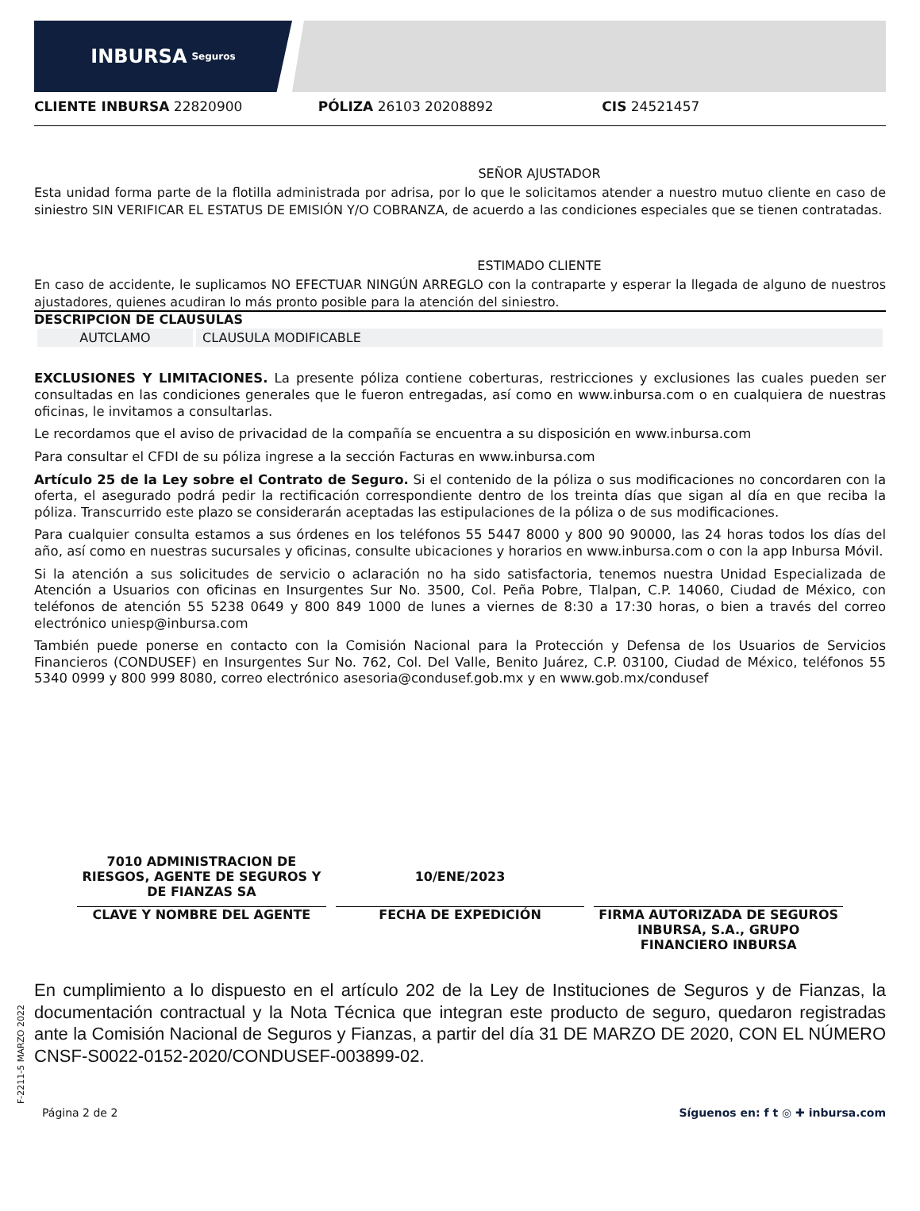INBURSA Seguros
CLIENTE INBURSA 22820900 PÓLIZA 26103 20208892 CIS 24521457
SEÑOR AJUSTADOR
Esta unidad forma parte de la flotilla administrada por adrisa, por lo que le solicitamos atender a nuestro mutuo cliente en caso de siniestro SIN VERIFICAR EL ESTATUS DE EMISIÓN Y/O COBRANZA, de acuerdo a las condiciones especiales que se tienen contratadas.
ESTIMADO CLIENTE
En caso de accidente, le suplicamos NO EFECTUAR NINGÚN ARREGLO con la contraparte y esperar la llegada de alguno de nuestros ajustadores, quienes acudiran lo más pronto posible para la atención del siniestro.
DESCRIPCION DE CLAUSULAS
| AUTCLAMO | CLAUSULA MODIFICABLE |
EXCLUSIONES Y LIMITACIONES. La presente póliza contiene coberturas, restricciones y exclusiones las cuales pueden ser consultadas en las condiciones generales que le fueron entregadas, así como en www.inbursa.com o en cualquiera de nuestras oficinas, le invitamos a consultarlas.
Le recordamos que el aviso de privacidad de la compañía se encuentra a su disposición en www.inbursa.com
Para consultar el CFDI de su póliza ingrese a la sección Facturas en www.inbursa.com
Artículo 25 de la Ley sobre el Contrato de Seguro. Si el contenido de la póliza o sus modificaciones no concordaren con la oferta, el asegurado podrá pedir la rectificación correspondiente dentro de los treinta días que sigan al día en que reciba la póliza. Transcurrido este plazo se considerarán aceptadas las estipulaciones de la póliza o de sus modificaciones.
Para cualquier consulta estamos a sus órdenes en los teléfonos 55 5447 8000 y 800 90 90000, las 24 horas todos los días del año, así como en nuestras sucursales y oficinas, consulte ubicaciones y horarios en www.inbursa.com o con la app Inbursa Móvil.
Si la atención a sus solicitudes de servicio o aclaración no ha sido satisfactoria, tenemos nuestra Unidad Especializada de Atención a Usuarios con oficinas en Insurgentes Sur No. 3500, Col. Peña Pobre, Tlalpan, C.P. 14060, Ciudad de México, con teléfonos de atención 55 5238 0649 y 800 849 1000 de lunes a viernes de 8:30 a 17:30 horas, o bien a través del correo electrónico uniesp@inbursa.com
También puede ponerse en contacto con la Comisión Nacional para la Protección y Defensa de los Usuarios de Servicios Financieros (CONDUSEF) en Insurgentes Sur No. 762, Col. Del Valle, Benito Juárez, C.P. 03100, Ciudad de México, teléfonos 55 5340 0999 y 800 999 8080, correo electrónico asesoria@condusef.gob.mx y en www.gob.mx/condusef
7010 ADMINISTRACION DE RIESGOS, AGENTE DE SEGUROS Y DE FIANZAS SA
CLAVE Y NOMBRE DEL AGENTE
10/ENE/2023
FECHA DE EXPEDICIÓN
FIRMA AUTORIZADA DE SEGUROS INBURSA, S.A., GRUPO FINANCIERO INBURSA
En cumplimiento a lo dispuesto en el artículo 202 de la Ley de Instituciones de Seguros y de Fianzas, la documentación contractual y la Nota Técnica que integran este producto de seguro, quedaron registradas ante la Comisión Nacional de Seguros y Fianzas, a partir del día 31 DE MARZO DE 2020, CON EL NÚMERO CNSF-S0022-0152-2020/CONDUSEF-003899-02.
Página 2 de 2 Síguenos en: f t ◎ ✚ inbursa.com
F-2211-5 MARZO 2022